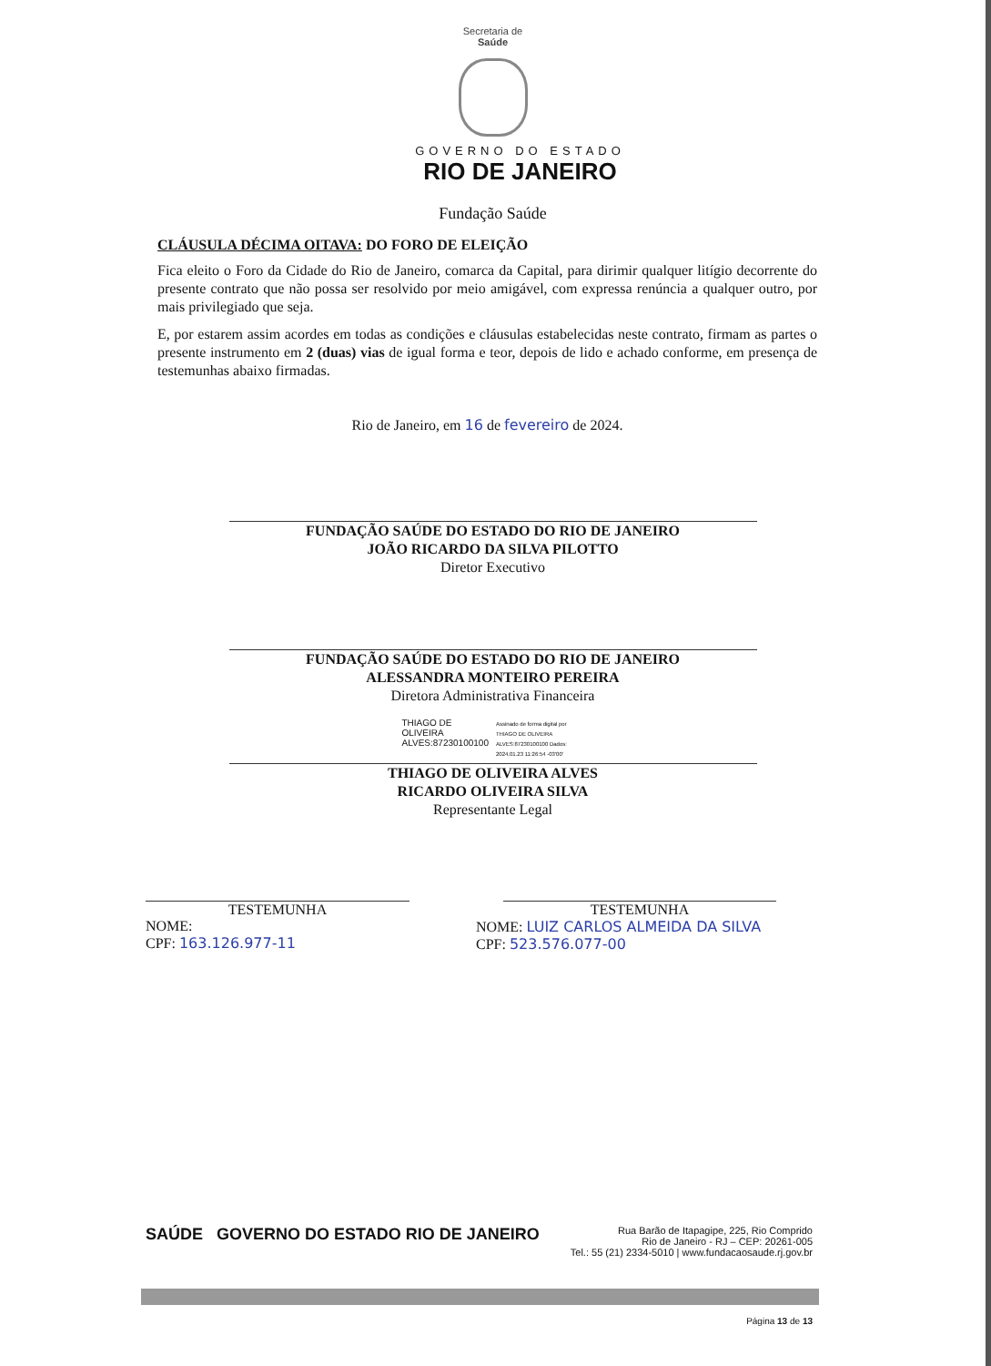Secretaria de
Saúde
GOVERNO DO ESTADO
RIO DE JANEIRO
Fundação Saúde
CLÁUSULA DÉCIMA OITAVA: DO FORO DE ELEIÇÃO
Fica eleito o Foro da Cidade do Rio de Janeiro, comarca da Capital, para dirimir qualquer litígio decorrente do presente contrato que não possa ser resolvido por meio amigável, com expressa renúncia a qualquer outro, por mais privilegiado que seja.
E, por estarem assim acordes em todas as condições e cláusulas estabelecidas neste contrato, firmam as partes o presente instrumento em 2 (duas) vias de igual forma e teor, depois de lido e achado conforme, em presença de testemunhas abaixo firmadas.
Rio de Janeiro, em 16 de fevereiro de 2024.
FUNDAÇÃO SAÚDE DO ESTADO DO RIO DE JANEIRO
JOÃO RICARDO DA SILVA PILOTTO
Diretor Executivo
FUNDAÇÃO SAÚDE DO ESTADO DO RIO DE JANEIRO
ALESSANDRA MONTEIRO PEREIRA
Diretora Administrativa Financeira
THIAGO DE OLIVEIRA ALVES:87230100100
Assinado de forma digital por THIAGO DE OLIVEIRA ALVES:87230100100 Dados: 2024.01.23 11:26:54 -03'00'
THIAGO DE OLIVEIRA ALVES
RICARDO OLIVEIRA SILVA
Representante Legal
TESTEMUNHA
NOME:
CPF: 163.126.977-11
TESTEMUNHA
NOME: LUIZ CARLOS ALMEIDA DA SILVA
CPF: 523.576.077-00
SAÚDE GOVERNO DO ESTADO RIO DE JANEIRO
Rua Barão de Itapagipe, 225, Rio Comprido
Rio de Janeiro - RJ – CEP: 20261-005
Tel.: 55 (21) 2334-5010 | www.fundacaosaude.rj.gov.br
Página 13 de 13